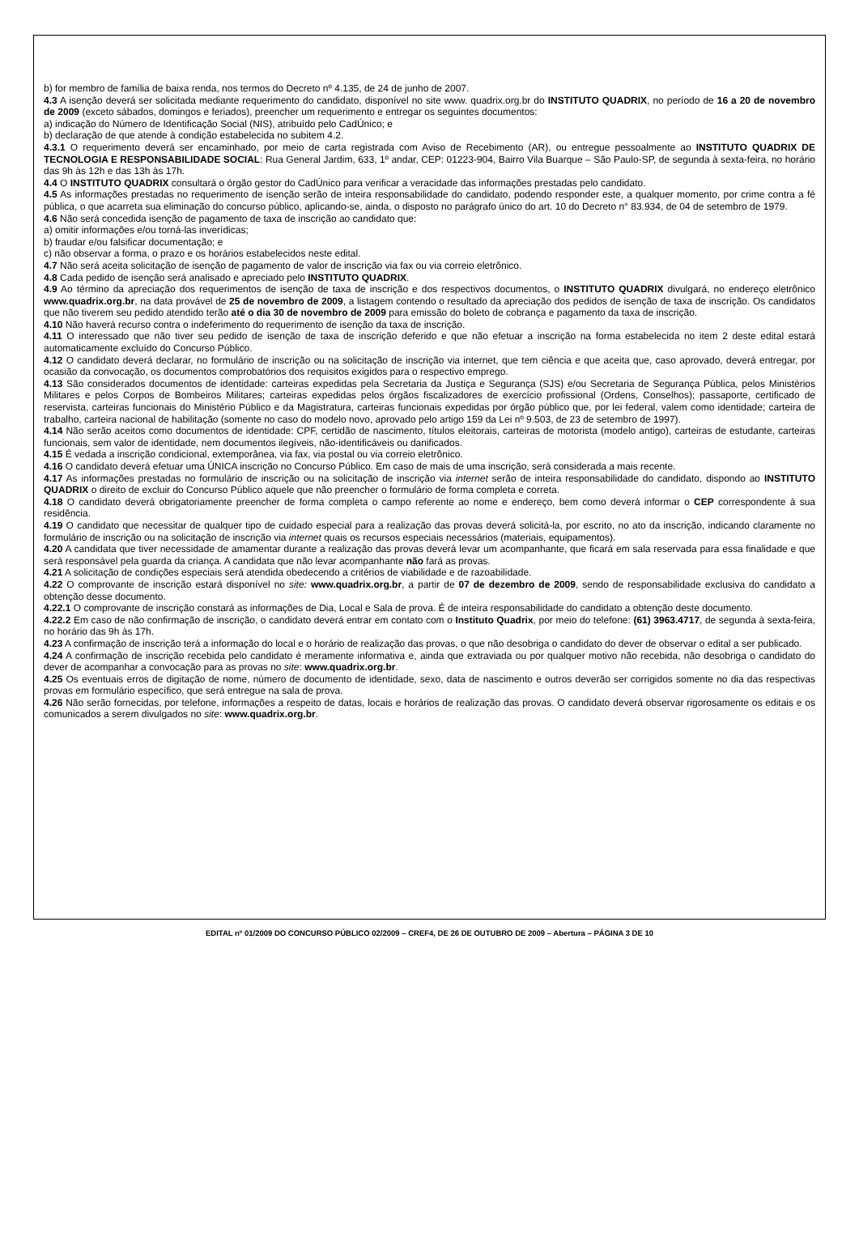b) for membro de família de baixa renda, nos termos do Decreto nº 4.135, de 24 de junho de 2007.
4.3 A isenção deverá ser solicitada mediante requerimento do candidato, disponível no site www. quadrix.org.br do INSTITUTO QUADRIX, no período de 16 a 20 de novembro de 2009 (exceto sábados, domingos e feriados), preencher um requerimento e entregar os seguintes documentos:
a) indicação do Número de Identificação Social (NIS), atribuído pelo CadÚnico; e
b) declaração de que atende à condição estabelecida no subitem 4.2.
4.3.1 O requerimento deverá ser encaminhado, por meio de carta registrada com Aviso de Recebimento (AR), ou entregue pessoalmente ao INSTITUTO QUADRIX DE TECNOLOGIA E RESPONSABILIDADE SOCIAL: Rua General Jardim, 633, 1º andar, CEP: 01223-904, Bairro Vila Buarque – São Paulo-SP, de segunda à sexta-feira, no horário das 9h às 12h e das 13h às 17h.
4.4 O INSTITUTO QUADRIX consultará o órgão gestor do CadÚnico para verificar a veracidade das informações prestadas pelo candidato.
4.5 As informações prestadas no requerimento de isenção serão de inteira responsabilidade do candidato, podendo responder este, a qualquer momento, por crime contra a fé pública, o que acarreta sua eliminação do concurso público, aplicando-se, ainda, o disposto no parágrafo único do art. 10 do Decreto n° 83.934, de 04 de setembro de 1979.
4.6 Não será concedida isenção de pagamento de taxa de inscrição ao candidato que:
a) omitir informações e/ou torná-las inverídicas;
b) fraudar e/ou falsificar documentação; e
c) não observar a forma, o prazo e os horários estabelecidos neste edital.
4.7 Não será aceita solicitação de isenção de pagamento de valor de inscrição via fax ou via correio eletrônico.
4.8 Cada pedido de isenção será analisado e apreciado pelo INSTITUTO QUADRIX.
4.9 Ao término da apreciação dos requerimentos de isenção de taxa de inscrição e dos respectivos documentos, o INSTITUTO QUADRIX divulgará, no endereço eletrônico www.quadrix.org.br, na data provável de 25 de novembro de 2009, a listagem contendo o resultado da apreciação dos pedidos de isenção de taxa de inscrição. Os candidatos que não tiverem seu pedido atendido terão até o dia 30 de novembro de 2009 para emissão do boleto de cobrança e pagamento da taxa de inscrição.
4.10 Não haverá recurso contra o indeferimento do requerimento de isenção da taxa de inscrição.
4.11 O interessado que não tiver seu pedido de isenção de taxa de inscrição deferido e que não efetuar a inscrição na forma estabelecida no item 2 deste edital estará automaticamente excluído do Concurso Público.
4.12 O candidato deverá declarar, no formulário de inscrição ou na solicitação de inscrição via internet, que tem ciência e que aceita que, caso aprovado, deverá entregar, por ocasião da convocação, os documentos comprobatórios dos requisitos exigidos para o respectivo emprego.
4.13 São considerados documentos de identidade: carteiras expedidas pela Secretaria da Justiça e Segurança (SJS) e/ou Secretaria de Segurança Pública, pelos Ministérios Militares e pelos Corpos de Bombeiros Militares; carteiras expedidas pelos órgãos fiscalizadores de exercício profissional (Ordens, Conselhos); passaporte, certificado de reservista, carteiras funcionais do Ministério Público e da Magistratura, carteiras funcionais expedidas por órgão público que, por lei federal, valem como identidade; carteira de trabalho, carteira nacional de habilitação (somente no caso do modelo novo, aprovado pelo artigo 159 da Lei nº 9.503, de 23 de setembro de 1997).
4.14 Não serão aceitos como documentos de identidade: CPF, certidão de nascimento, títulos eleitorais, carteiras de motorista (modelo antigo), carteiras de estudante, carteiras funcionais, sem valor de identidade, nem documentos ilegíveis, não-identificáveis ou danificados.
4.15 É vedada a inscrição condicional, extemporânea, via fax, via postal ou via correio eletrônico.
4.16 O candidato deverá efetuar uma ÚNICA inscrição no Concurso Público. Em caso de mais de uma inscrição, será considerada a mais recente.
4.17 As informações prestadas no formulário de inscrição ou na solicitação de inscrição via internet serão de inteira responsabilidade do candidato, dispondo ao INSTITUTO QUADRIX o direito de excluir do Concurso Público aquele que não preencher o formulário de forma completa e correta.
4.18 O candidato deverá obrigatoriamente preencher de forma completa o campo referente ao nome e endereço, bem como deverá informar o CEP correspondente à sua residência.
4.19 O candidato que necessitar de qualquer tipo de cuidado especial para a realização das provas deverá solicitá-la, por escrito, no ato da inscrição, indicando claramente no formulário de inscrição ou na solicitação de inscrição via internet quais os recursos especiais necessários (materiais, equipamentos).
4.20 A candidata que tiver necessidade de amamentar durante a realização das provas deverá levar um acompanhante, que ficará em sala reservada para essa finalidade e que será responsável pela guarda da criança. A candidata que não levar acompanhante não fará as provas.
4.21 A solicitação de condições especiais será atendida obedecendo a critérios de viabilidade e de razoabilidade.
4.22 O comprovante de inscrição estará disponível no site: www.quadrix.org.br, a partir de 07 de dezembro de 2009, sendo de responsabilidade exclusiva do candidato a obtenção desse documento.
4.22.1 O comprovante de inscrição constará as informações de Dia, Local e Sala de prova. É de inteira responsabilidade do candidato a obtenção deste documento.
4.22.2 Em caso de não confirmação de inscrição, o candidato deverá entrar em contato com o Instituto Quadrix, por meio do telefone: (61) 3963.4717, de segunda à sexta-feira, no horário das 9h às 17h.
4.23 A confirmação de inscrição terá a informação do local e o horário de realização das provas, o que não desobriga o candidato do dever de observar o edital a ser publicado.
4.24 A confirmação de inscrição recebida pelo candidato é meramente informativa e, ainda que extraviada ou por qualquer motivo não recebida, não desobriga o candidato do dever de acompanhar a convocação para as provas no site: www.quadrix.org.br.
4.25 Os eventuais erros de digitação de nome, número de documento de identidade, sexo, data de nascimento e outros deverão ser corrigidos somente no dia das respectivas provas em formulário específico, que será entregue na sala de prova.
4.26 Não serão fornecidas, por telefone, informações a respeito de datas, locais e horários de realização das provas. O candidato deverá observar rigorosamente os editais e os comunicados a serem divulgados no site: www.quadrix.org.br.
EDITAL nº 01/2009 DO CONCURSO PÚBLICO 02/2009 – CREF4, DE 26 DE OUTUBRO DE 2009 – Abertura – PÁGINA 3 DE 10